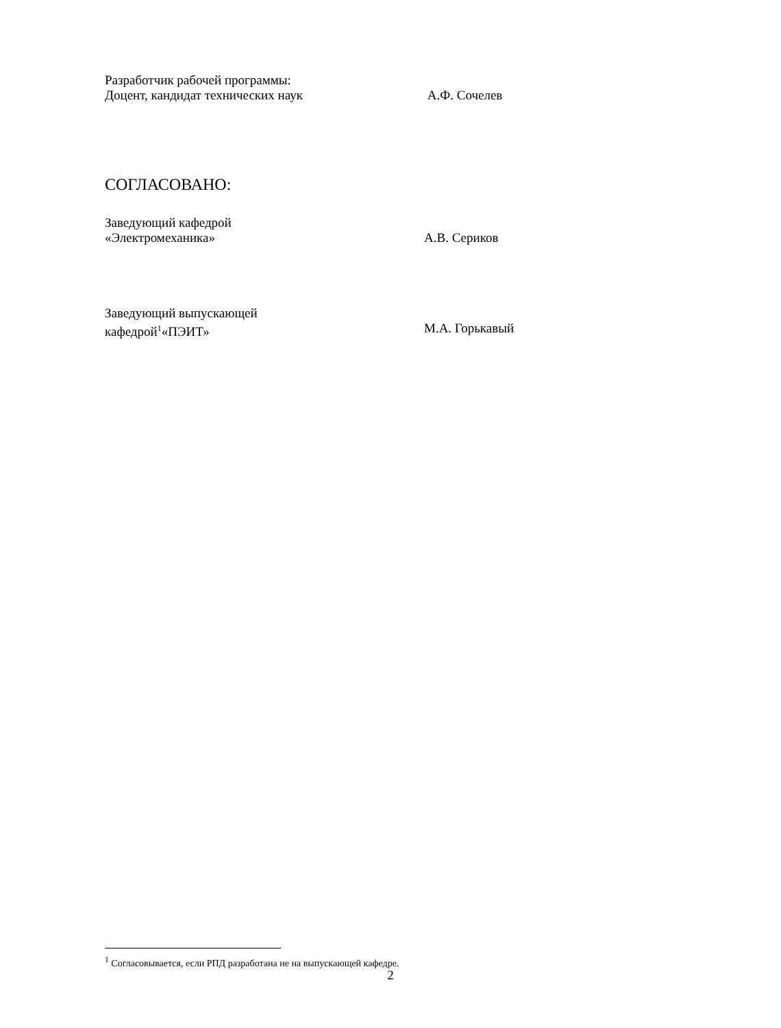Разработчик рабочей программы:
Доцент, кандидат технических наук А.Ф. Сочелев
СОГЛАСОВАНО:
Заведующий кафедрой
«Электромеханика» А.В. Сериков
Заведующий выпускающей
кафедрой<sup>1</sup>«ПЭИТ» М.А. Горькавый
<sup>1</sup> Согласовывается, если РПД разработана не на выпускающей кафедре.
2